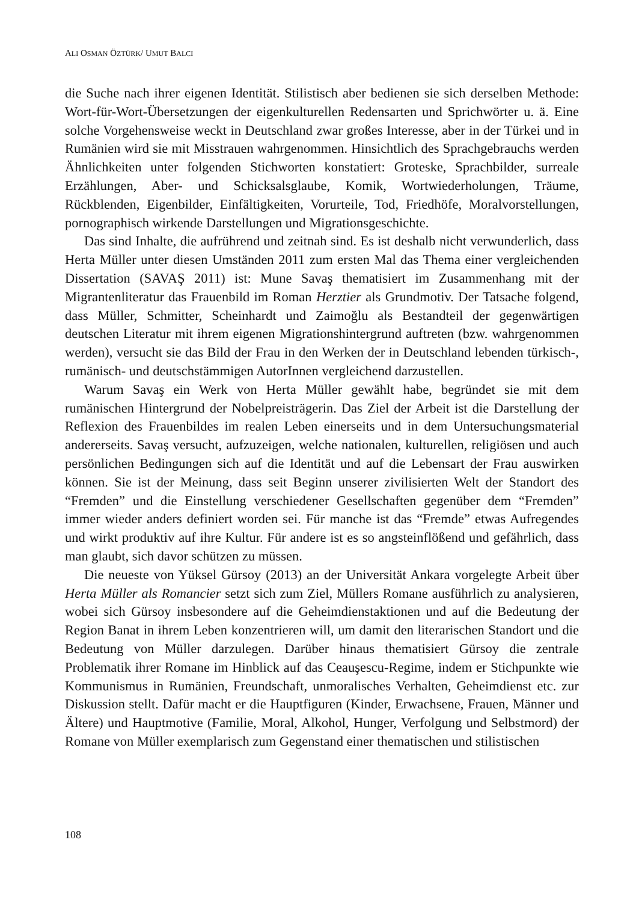ALI OSMAN ÖZTÜRK/ UMUT BALCI
die Suche nach ihrer eigenen Identität. Stilistisch aber bedienen sie sich derselben Methode: Wort-für-Wort-Übersetzungen der eigenkulturellen Redensarten und Sprichwörter u. ä. Eine solche Vorgehensweise weckt in Deutschland zwar großes Interesse, aber in der Türkei und in Rumänien wird sie mit Misstrauen wahrgenommen. Hinsichtlich des Sprachgebrauchs werden Ähnlichkeiten unter folgenden Stichworten konstatiert: Groteske, Sprachbilder, surreale Erzählungen, Aber- und Schicksalsglaube, Komik, Wortwiederholungen, Träume, Rückblenden, Eigenbilder, Einfältigkeiten, Vorurteile, Tod, Friedhöfe, Moralvorstellungen, pornographisch wirkende Darstellungen und Migrationsgeschichte.
Das sind Inhalte, die aufrührend und zeitnah sind. Es ist deshalb nicht verwunderlich, dass Herta Müller unter diesen Umständen 2011 zum ersten Mal das Thema einer vergleichenden Dissertation (SAVAŞ 2011) ist: Mune Savaş thematisiert im Zusammenhang mit der Migrantenliteratur das Frauenbild im Roman Herztier als Grundmotiv. Der Tatsache folgend, dass Müller, Schmitter, Scheinhardt und Zaimoğlu als Bestandteil der gegenwärtigen deutschen Literatur mit ihrem eigenen Migrationshintergrund auftreten (bzw. wahrgenommen werden), versucht sie das Bild der Frau in den Werken der in Deutschland lebenden türkisch-, rumänisch- und deutschstämmigen AutorInnen vergleichend darzustellen.
Warum Savaş ein Werk von Herta Müller gewählt habe, begründet sie mit dem rumänischen Hintergrund der Nobelpreisträgerin. Das Ziel der Arbeit ist die Darstellung der Reflexion des Frauenbildes im realen Leben einerseits und in dem Untersuchungsmaterial andererseits. Savaş versucht, aufzuzeigen, welche nationalen, kulturellen, religiösen und auch persönlichen Bedingungen sich auf die Identität und auf die Lebensart der Frau auswirken können. Sie ist der Meinung, dass seit Beginn unserer zivilisierten Welt der Standort des “Fremden” und die Einstellung verschiedener Gesellschaften gegenüber dem “Fremden” immer wieder anders definiert worden sei. Für manche ist das “Fremde” etwas Aufregendes und wirkt produktiv auf ihre Kultur. Für andere ist es so angsteinflößend und gefährlich, dass man glaubt, sich davor schützen zu müssen.
Die neueste von Yüksel Gürsoy (2013) an der Universität Ankara vorgelegte Arbeit über Herta Müller als Romancier setzt sich zum Ziel, Müllers Romane ausführlich zu analysieren, wobei sich Gürsoy insbesondere auf die Geheimdienstaktionen und auf die Bedeutung der Region Banat in ihrem Leben konzentrieren will, um damit den literarischen Standort und die Bedeutung von Müller darzulegen. Darüber hinaus thematisiert Gürsoy die zentrale Problematik ihrer Romane im Hinblick auf das Ceauşescu-Regime, indem er Stichpunkte wie Kommunismus in Rumänien, Freundschaft, unmoralisches Verhalten, Geheimdienst etc. zur Diskussion stellt. Dafür macht er die Hauptfiguren (Kinder, Erwachsene, Frauen, Männer und Ältere) und Hauptmotive (Familie, Moral, Alkohol, Hunger, Verfolgung und Selbstmord) der Romane von Müller exemplarisch zum Gegenstand einer thematischen und stilistischen
108